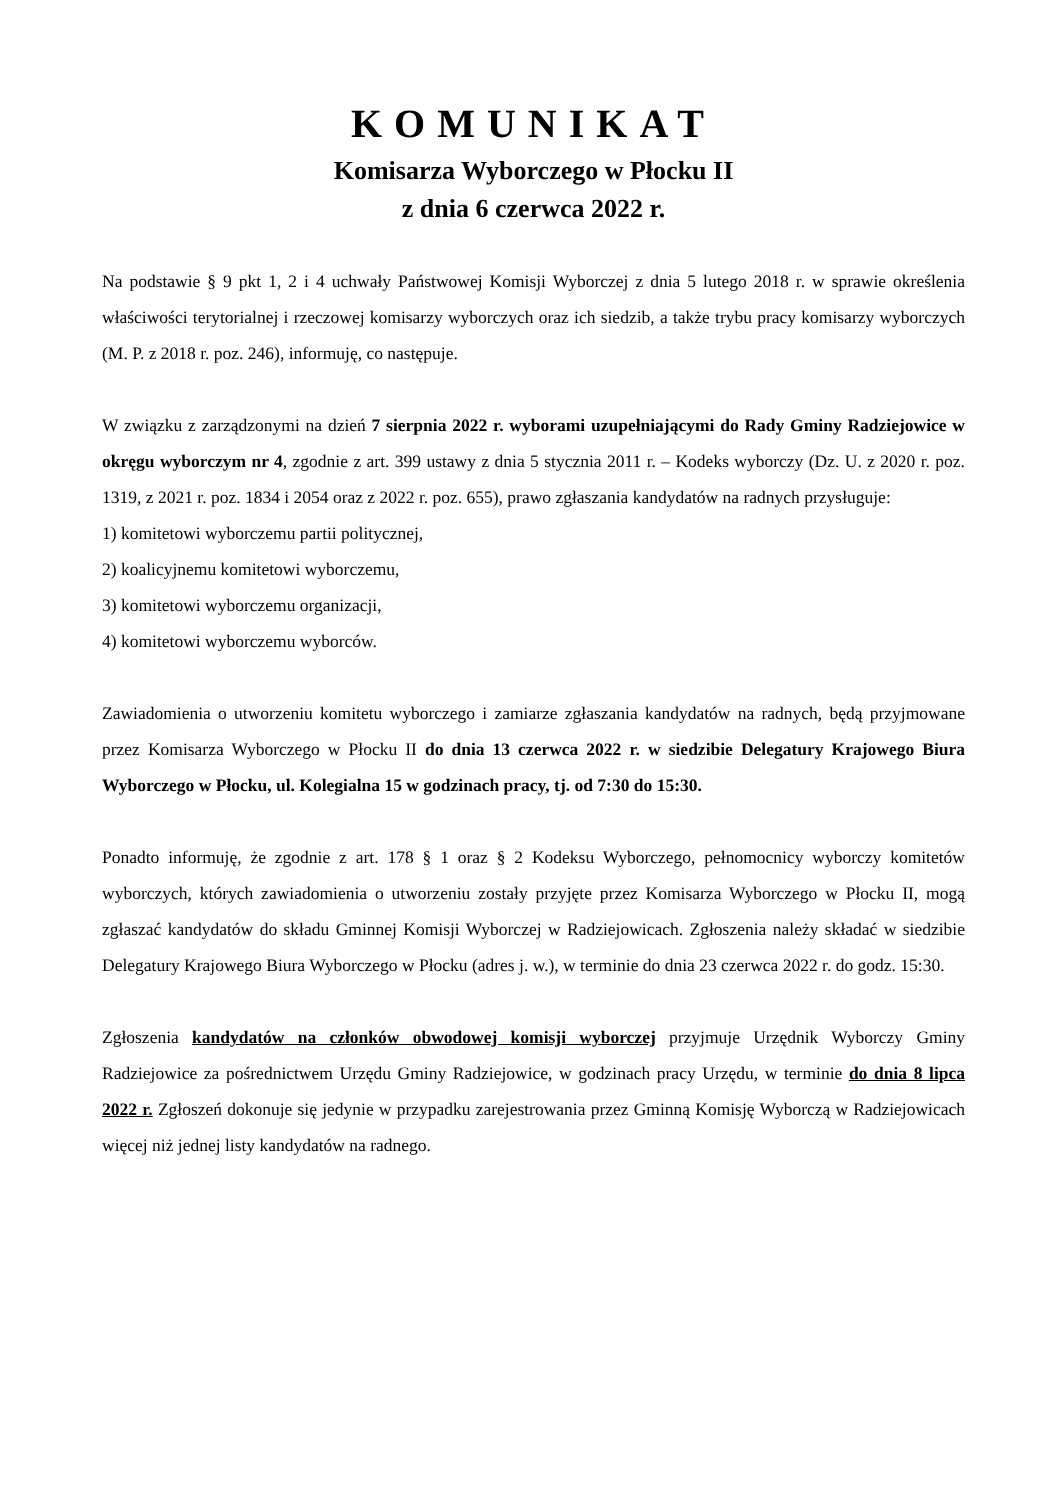KOMUNIKAT
Komisarza Wyborczego w Płocku II
z dnia 6 czerwca 2022 r.
Na podstawie § 9 pkt 1, 2 i 4 uchwały Państwowej Komisji Wyborczej z dnia 5 lutego 2018 r. w sprawie określenia właściwości terytorialnej i rzeczowej komisarzy wyborczych oraz ich siedzib, a także trybu pracy komisarzy wyborczych (M. P. z 2018 r. poz. 246), informuję, co następuje.
W związku z zarządzonymi na dzień 7 sierpnia 2022 r. wyborami uzupełniającymi do Rady Gminy Radziejowice w okręgu wyborczym nr 4, zgodnie z art. 399 ustawy z dnia 5 stycznia 2011 r. – Kodeks wyborczy (Dz. U. z 2020 r. poz. 1319, z 2021 r. poz. 1834 i 2054 oraz z 2022 r. poz. 655), prawo zgłaszania kandydatów na radnych przysługuje:
1) komitetowi wyborczemu partii politycznej,
2) koalicyjnemu komitetowi wyborczemu,
3) komitetowi wyborczemu organizacji,
4) komitetowi wyborczemu wyborców.
Zawiadomienia o utworzeniu komitetu wyborczego i zamiarze zgłaszania kandydatów na radnych, będą przyjmowane przez Komisarza Wyborczego w Płocku II do dnia 13 czerwca 2022 r. w siedzibie Delegatury Krajowego Biura Wyborczego w Płocku, ul. Kolegialna 15 w godzinach pracy, tj. od 7:30 do 15:30.
Ponadto informuję, że zgodnie z art. 178 § 1 oraz § 2 Kodeksu Wyborczego, pełnomocnicy wyborczy komitetów wyborczych, których zawiadomienia o utworzeniu zostały przyjęte przez Komisarza Wyborczego w Płocku II, mogą zgłaszać kandydatów do składu Gminnej Komisji Wyborczej w Radziejowicach. Zgłoszenia należy składać w siedzibie Delegatury Krajowego Biura Wyborczego w Płocku (adres j. w.), w terminie do dnia 23 czerwca 2022 r. do godz. 15:30.
Zgłoszenia kandydatów na członków obwodowej komisji wyborczej przyjmuje Urzędnik Wyborczy Gminy Radziejowice za pośrednictwem Urzędu Gminy Radziejowice, w godzinach pracy Urzędu, w terminie do dnia 8 lipca 2022 r. Zgłoszeń dokonuje się jedynie w przypadku zarejestrowania przez Gminną Komisję Wyborczą w Radziejowicach więcej niż jednej listy kandydatów na radnego.